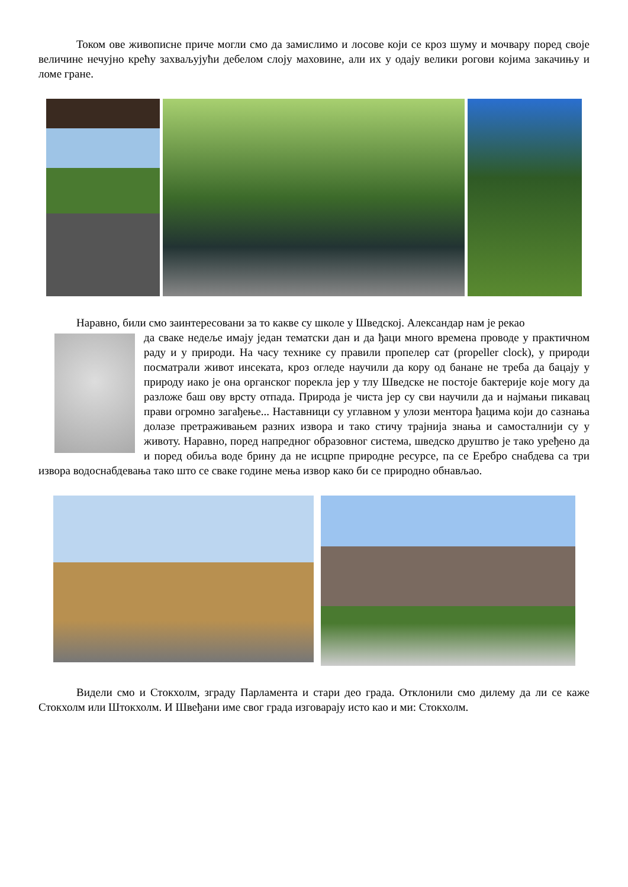Током ове живописне приче могли смо да замислимо и лосове који се кроз шуму и мочвару поред своје величине нечујно крећу захваљујући дебелом слоју маховине, али их у одају велики рогови којима закачињу и ломе гране.
Наравно, били смо заинтересовани за то какве су школе у Шведској. Александар нам је рекао
да сваке недеље имају један тематски дан и да ђаци много времена проводе у практичном раду и у природи. На часу технике су правили пропелер сат (propeller clock), у природи посматрали живот инсеката, кроз огледе научили да кору од банане не треба да бацају у природу иако је она органског порекла јер у тлу Шведске не постоје бактерије које могу да разложе баш ову врсту отпада. Природа је чиста јер су сви научили да и најмањи пикавац прави огромно загађење... Наставници су углавном у улози ментора ђацима који до сазнања долазе претраживањем разних извора и тако стичу трајнија знања и самосталнији су у животу. Наравно, поред напредног образовног система, шведско друштво је тако уређено да и поред обиља воде брину да не исцрпе природне ресурсе, па се Еребро снабдева са три извора водоснабдевања тако што се сваке године мења извор како би се природно обнављао.
Видели смо и Стокхолм, зграду Парламента и стари део града. Отклонили смо дилему да ли се каже Стокхолм или Штокхолм. И Швеђани име свог града изговарају исто као и ми: Стокхолм.